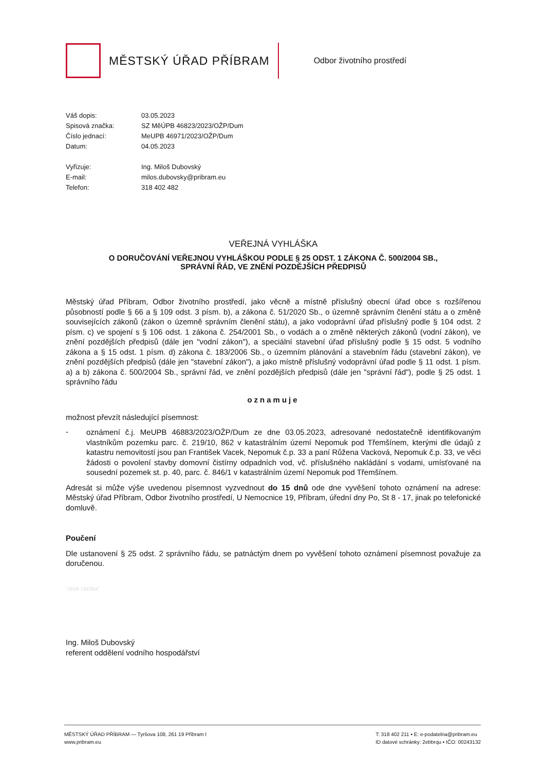MĚSTSKÝ ÚŘAD PŘÍBRAM
Odbor životního prostředí
Váš dopis: 03.05.2023
Spisová značka: SZ MěÚPB 46823/2023/OŽP/Dum
Číslo jednací: MeUPB 46971/2023/OŽP/Dum
Datum: 04.05.2023
Vyřizuje: Ing. Miloš Dubovský
E-mail: milos.dubovsky@pribram.eu
Telefon: 318 402 482
VEŘEJNÁ VYHLÁŠKA
O DORUČOVÁNÍ VEŘEJNOU VYHLÁŠKOU PODLE § 25 ODST. 1 ZÁKONA Č. 500/2004 SB.,
SPRÁVNÍ ŘÁD, VE ZNĚNÍ POZDĚJŠÍCH PŘEDPISŮ
Městský úřad Příbram, Odbor životního prostředí, jako věcně a místně příslušný obecní úřad obce s rozšířenou působností podle § 66 a § 109 odst. 3 písm. b), a zákona č. 51/2020 Sb., o územně správním členění státu a o změně souvisejících zákonů (zákon o územně správním členění státu), a jako vodoprávní úřad příslušný podle § 104 odst. 2 písm. c) ve spojení s § 106 odst. 1 zákona č. 254/2001 Sb., o vodách a o změně některých zákonů (vodní zákon), ve znění pozdějších předpisů (dále jen "vodní zákon"), a speciální stavební úřad příslušný podle § 15 odst. 5 vodního zákona a § 15 odst. 1 písm. d) zákona č. 183/2006 Sb., o územním plánování a stavebním řádu (stavební zákon), ve znění pozdějších předpisů (dále jen "stavební zákon"), a jako místně příslušný vodoprávní úřad podle § 11 odst. 1 písm. a) a b) zákona č. 500/2004 Sb., správní řád, ve znění pozdějších předpisů (dále jen "správní řád"), podle § 25 odst. 1 správního řádu
oznamuje
možnost převzít následující písemnost:
-
oznámení č.j. MeUPB 46883/2023/OŽP/Dum ze dne 03.05.2023, adresované nedostatečně identifikovaným vlastníkům pozemku parc. č. 219/10, 862 v katastrálním území Nepomuk pod Třemšínem, kterými dle údajů z katastru nemovitostí jsou pan František Vacek, Nepomuk č.p. 33 a paní Růžena Vacková, Nepomuk č.p. 33, ve věci žádosti o povolení stavby domovní čistírny odpadních vod, vč. příslušného nakládání s vodami, umísťované na sousední pozemek st. p. 40, parc. č. 846/1 v katastrálním území Nepomuk pod Třemšínem.
Adresát si může výše uvedenou písemnost vyzvednout do 15 dnů ode dne vyvěšení tohoto oznámení na adrese: Městský úřad Příbram, Odbor životního prostředí, U Nemocnice 19, Příbram, úřední dny Po, St 8 - 17, jinak po telefonické domluvě.
Poučení
Dle ustanovení § 25 odst. 2 správního řádu, se patnáctým dnem po vyvěšení tohoto oznámení písemnost považuje za doručenou.
"otisk razítka"
Ing. Miloš Dubovský
referent oddělení vodního hospodářství
MĚSTSKÝ ÚŘAD PŘÍBRAM — Tyršova 108, 261 19 Příbram I
www.pribram.eu
T: 318 402 211 ▪ E: e-podatelna@pribram.eu
ID datové schránky: 2ebbrqu ▪ IČO: 00243132